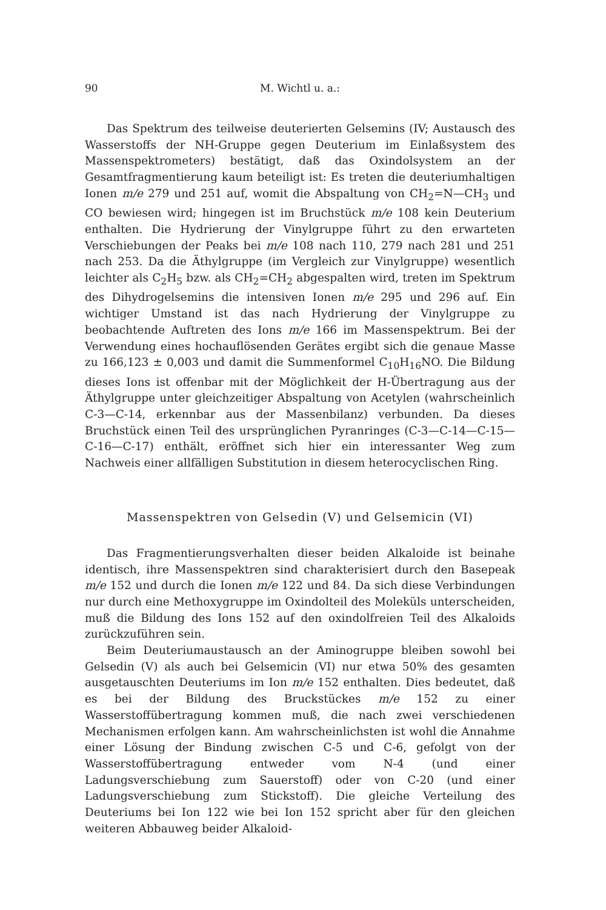90 M. Wichtl u. a.:
Das Spektrum des teilweise deuterierten Gelsemins (IV; Austausch des Wasserstoffs der NH-Gruppe gegen Deuterium im Einlaßsystem des Massenspektrometers) bestätigt, daß das Oxindolsystem an der Gesamtfragmentierung kaum beteiligt ist: Es treten die deuteriumhaltigen Ionen m/e 279 und 251 auf, womit die Abspaltung von CH<sub>2</sub>=N—CH<sub>3</sub> und CO bewiesen wird; hingegen ist im Bruchstück m/e 108 kein Deuterium enthalten. Die Hydrierung der Vinylgruppe führt zu den erwarteten Verschiebungen der Peaks bei m/e 108 nach 110, 279 nach 281 und 251 nach 253. Da die Äthylgruppe (im Vergleich zur Vinylgruppe) wesentlich leichter als C<sub>2</sub>H<sub>5</sub> bzw. als CH<sub>2</sub>=CH<sub>2</sub> abgespalten wird, treten im Spektrum des Dihydrogelsemins die intensiven Ionen m/e 295 und 296 auf. Ein wichtiger Umstand ist das nach Hydrierung der Vinylgruppe zu beobachtende Auftreten des Ions m/e 166 im Massenspektrum. Bei der Verwendung eines hochauflösenden Gerätes ergibt sich die genaue Masse zu 166,123 ± 0,003 und damit die Summenformel C<sub>10</sub>H<sub>16</sub>NO. Die Bildung dieses Ions ist offenbar mit der Möglichkeit der H-Übertragung aus der Äthylgruppe unter gleichzeitiger Abspaltung von Acetylen (wahrscheinlich C-3—C-14, erkennbar aus der Massenbilanz) verbunden. Da dieses Bruchstück einen Teil des ursprünglichen Pyranringes (C-3—C-14—C-15—C-16—C-17) enthält, eröffnet sich hier ein interessanter Weg zum Nachweis einer allfälligen Substitution in diesem heterocyclischen Ring.
Massenspektren von Gelsedin (V) und Gelsemicin (VI)
Das Fragmentierungsverhalten dieser beiden Alkaloide ist beinahe identisch, ihre Massenspektren sind charakterisiert durch den Basepeak m/e 152 und durch die Ionen m/e 122 und 84. Da sich diese Verbindungen nur durch eine Methoxygruppe im Oxindolteil des Moleküls unterscheiden, muß die Bildung des Ions 152 auf den oxindolfreien Teil des Alkaloids zurückzuführen sein.
Beim Deuteriumaustausch an der Aminogruppe bleiben sowohl bei Gelsedin (V) als auch bei Gelsemicin (VI) nur etwa 50% des gesamten ausgetauschten Deuteriums im Ion m/e 152 enthalten. Dies bedeutet, daß es bei der Bildung des Bruckstückes m/e 152 zu einer Wasserstoffübertragung kommen muß, die nach zwei verschiedenen Mechanismen erfolgen kann. Am wahrscheinlichsten ist wohl die Annahme einer Lösung der Bindung zwischen C-5 und C-6, gefolgt von der Wasserstoffübertragung entweder vom N-4 (und einer Ladungsverschiebung zum Sauerstoff) oder von C-20 (und einer Ladungsverschiebung zum Stickstoff). Die gleiche Verteilung des Deuteriums bei Ion 122 wie bei Ion 152 spricht aber für den gleichen weiteren Abbauweg beider Alkaloid-